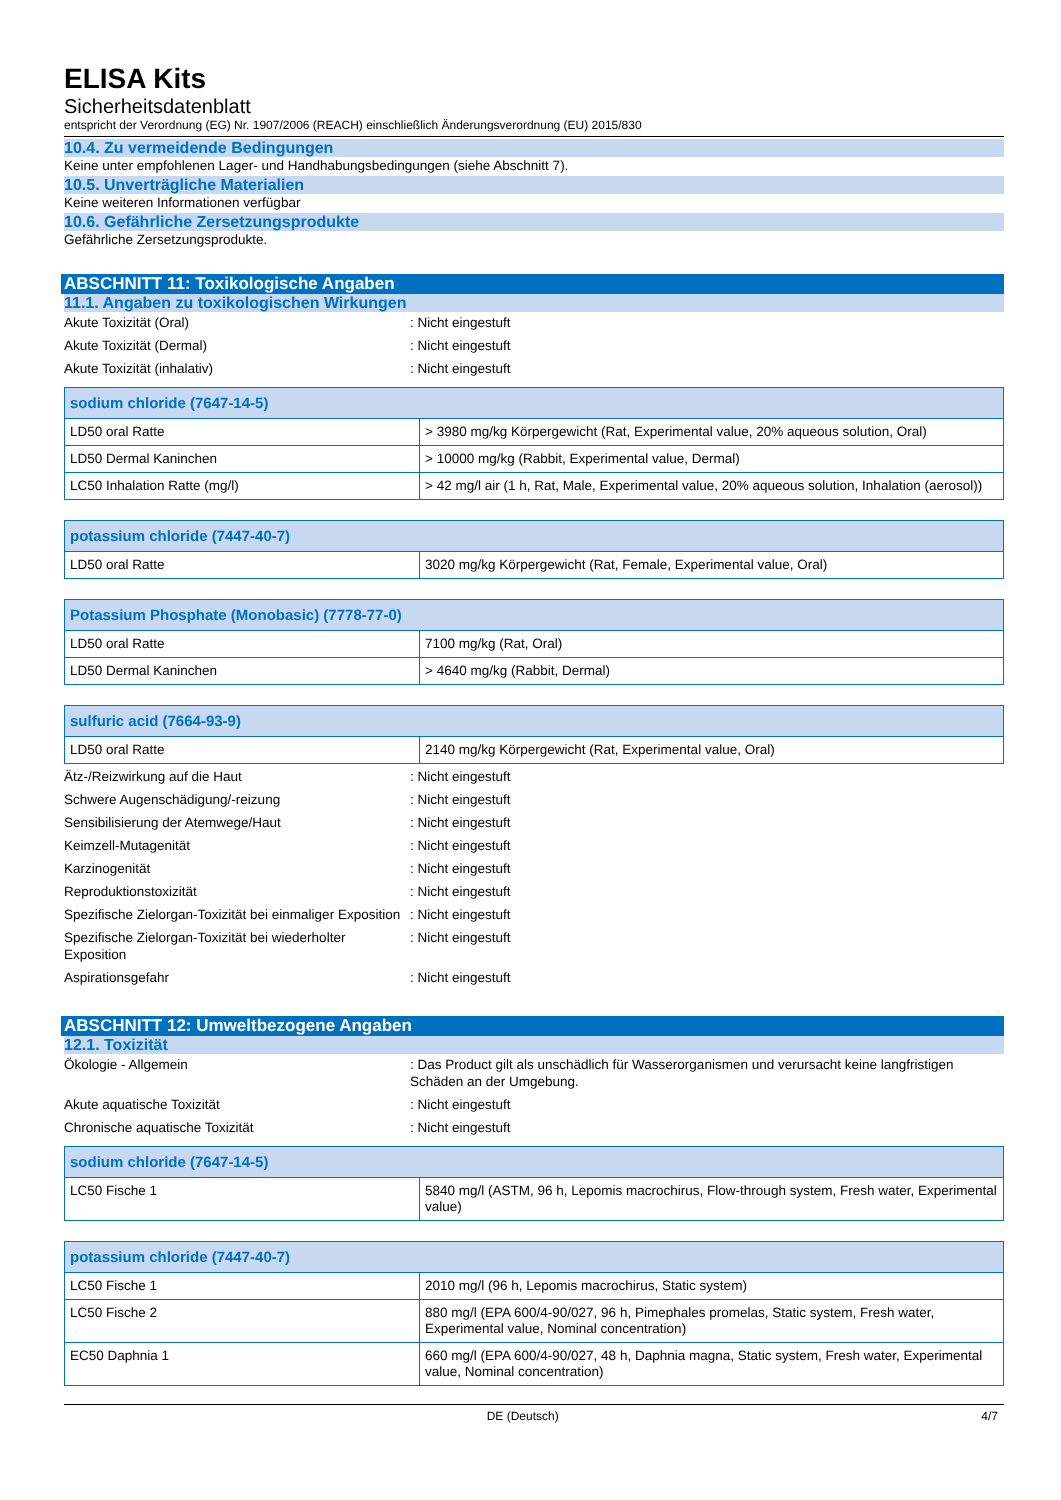ELISA Kits
Sicherheitsdatenblatt
entspricht der Verordnung (EG) Nr. 1907/2006 (REACH) einschließlich Änderungsverordnung (EU) 2015/830
10.4. Zu vermeidende Bedingungen
Keine unter empfohlenen Lager- und Handhabungsbedingungen (siehe Abschnitt 7).
10.5. Unverträgliche Materialien
Keine weiteren Informationen verfügbar
10.6. Gefährliche Zersetzungsprodukte
Gefährliche Zersetzungsprodukte.
ABSCHNITT 11: Toxikologische Angaben
11.1. Angaben zu toxikologischen Wirkungen
Akute Toxizität (Oral)
: Nicht eingestuft
Akute Toxizität (Dermal)
: Nicht eingestuft
Akute Toxizität (inhalativ)
: Nicht eingestuft
| sodium chloride (7647-14-5) | |
| --- | --- |
| LD50 oral Ratte | > 3980 mg/kg Körpergewicht (Rat, Experimental value, 20% aqueous solution, Oral) |
| LD50 Dermal Kaninchen | > 10000 mg/kg (Rabbit, Experimental value, Dermal) |
| LC50 Inhalation Ratte (mg/l) | > 42 mg/l air (1 h, Rat, Male, Experimental value, 20% aqueous solution, Inhalation (aerosol)) |
| potassium chloride (7447-40-7) | |
| --- | --- |
| LD50 oral Ratte | 3020 mg/kg Körpergewicht (Rat, Female, Experimental value, Oral) |
| Potassium Phosphate (Monobasic) (7778-77-0) | |
| --- | --- |
| LD50 oral Ratte | 7100 mg/kg (Rat, Oral) |
| LD50 Dermal Kaninchen | > 4640 mg/kg (Rabbit, Dermal) |
| sulfuric acid (7664-93-9) | |
| --- | --- |
| LD50 oral Ratte | 2140 mg/kg Körpergewicht (Rat, Experimental value, Oral) |
Ätz-/Reizwirkung auf die Haut
: Nicht eingestuft
Schwere Augenschädigung/-reizung
: Nicht eingestuft
Sensibilisierung der Atemwege/Haut
: Nicht eingestuft
Keimzell-Mutagenität
: Nicht eingestuft
Karzinogenität
: Nicht eingestuft
Reproduktionstoxizität
: Nicht eingestuft
Spezifische Zielorgan-Toxizität bei einmaliger Exposition
: Nicht eingestuft
Spezifische Zielorgan-Toxizität bei wiederholter Exposition
: Nicht eingestuft
Aspirationsgefahr
: Nicht eingestuft
ABSCHNITT 12: Umweltbezogene Angaben
12.1. Toxizität
Ökologie - Allgemein
: Das Product gilt als unschädlich für Wasserorganismen und verursacht keine langfristigen Schäden an der Umgebung.
Akute aquatische Toxizität
: Nicht eingestuft
Chronische aquatische Toxizität
: Nicht eingestuft
| sodium chloride (7647-14-5) | |
| --- | --- |
| LC50 Fische 1 | 5840 mg/l (ASTM, 96 h, Lepomis macrochirus, Flow-through system, Fresh water, Experimental value) |
| potassium chloride (7447-40-7) | |
| --- | --- |
| LC50 Fische 1 | 2010 mg/l (96 h, Lepomis macrochirus, Static system) |
| LC50 Fische 2 | 880 mg/l (EPA 600/4-90/027, 96 h, Pimephales promelas, Static system, Fresh water, Experimental value, Nominal concentration) |
| EC50 Daphnia 1 | 660 mg/l (EPA 600/4-90/027, 48 h, Daphnia magna, Static system, Fresh water, Experimental value, Nominal concentration) |
DE (Deutsch) 4/7